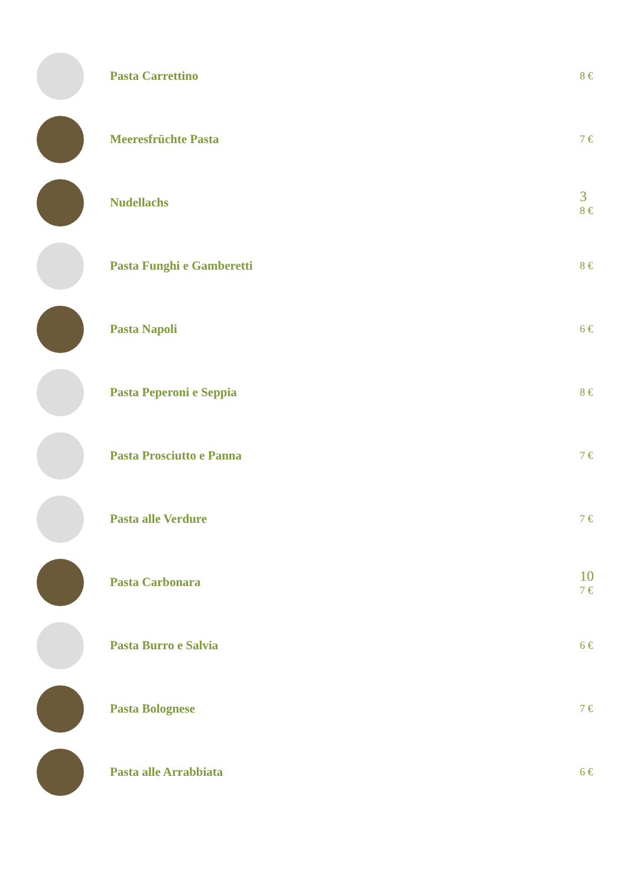Pasta Carrettino
8 €
Meeresfrüchte Pasta
7 €
Nudellachs 3
8 €
Pasta Funghi e Gamberetti
8 €
Pasta Napoli
6 €
Pasta Peperoni e Seppia
8 €
Pasta Prosciutto e Panna
7 €
Pasta alle Verdure
7 €
Pasta Carbonara 10
7 €
Pasta Burro e Salvia
6 €
Pasta Bolognese
7 €
Pasta alle Arrabbiata
6 €